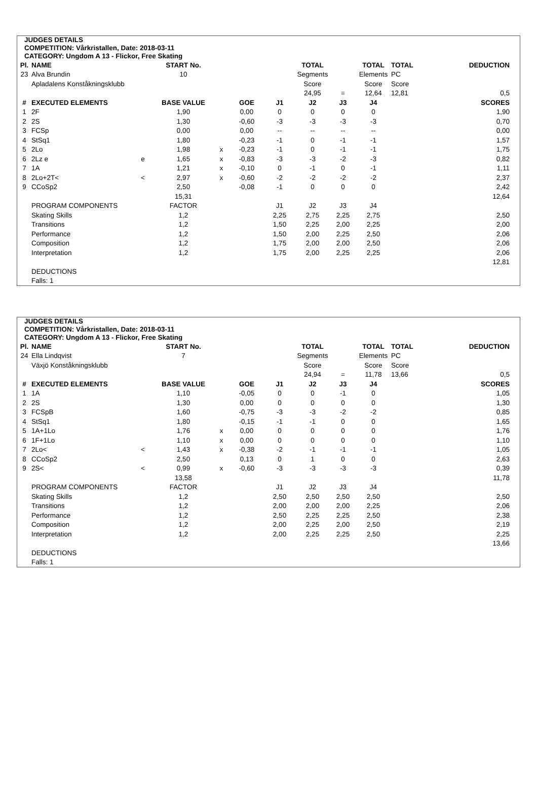JUDGES DETAILS
COMPETITION: Vårkristallen, Date: 2018-03-11
CATEGORY: Ungdom A 13 - Flickor, Free Skating
| Pl. | NAME | | START No. | | | | TOTAL | | TOTAL | TOTAL | DEDUCTION |
| 23 | Alva Brundin | | 10 | | | | Segments | | Elements | PC | |
| | Apladalens Konståkningsklubb | | | | | | Score | | Score | Score | |
| | | | | | | | 24,95 | = | 12,64 | 12,81 | 0,5 |
| # | EXECUTED ELEMENTS | | BASE VALUE | | GOE | J1 | J2 | J3 | J4 | | SCORES |
| 1 | 2F | | 1,90 | | 0,00 | 0 | 0 | 0 | 0 | | 1,90 |
| 2 | 2S | | 1,30 | | -0,60 | -3 | -3 | -3 | -3 | | 0,70 |
| 3 | FCSp | | 0,00 | | 0,00 | -- | -- | -- | -- | | 0,00 |
| 4 | StSq1 | | 1,80 | | -0,23 | -1 | 0 | -1 | -1 | | 1,57 |
| 5 | 2Lo | | 1,98 | x | -0,23 | -1 | 0 | -1 | -1 | | 1,75 |
| 6 | 2Lz e | e | 1,65 | x | -0,83 | -3 | -3 | -2 | -3 | | 0,82 |
| 7 | 1A | | 1,21 | x | -0,10 | 0 | -1 | 0 | -1 | | 1,11 |
| 8 | 2Lo+2T< | < | 2,97 | x | -0,60 | -2 | -2 | -2 | -2 | | 2,37 |
| 9 | CCoSp2 | | 2,50 | | -0,08 | -1 | 0 | 0 | 0 | | 2,42 |
| | | | 15,31 | | | | | | | | 12,64 |
| | PROGRAM COMPONENTS | | FACTOR | | | J1 | J2 | J3 | J4 | | |
| | Skating Skills | | 1,2 | | | 2,25 | 2,75 | 2,25 | 2,75 | | 2,50 |
| | Transitions | | 1,2 | | | 1,50 | 2,25 | 2,00 | 2,25 | | 2,00 |
| | Performance | | 1,2 | | | 1,50 | 2,00 | 2,25 | 2,50 | | 2,06 |
| | Composition | | 1,2 | | | 1,75 | 2,00 | 2,00 | 2,50 | | 2,06 |
| | Interpretation | | 1,2 | | | 1,75 | 2,00 | 2,25 | 2,25 | | 2,06 |
| | | | | | | | | | | | 12,81 |
| | DEDUCTIONS | | | | | | | | | | |
| | Falls: 1 | | | | | | | | | | |
JUDGES DETAILS
COMPETITION: Vårkristallen, Date: 2018-03-11
CATEGORY: Ungdom A 13 - Flickor, Free Skating
| Pl. | NAME | | START No. | | | | TOTAL | | TOTAL | TOTAL | DEDUCTION |
| 24 | Ella Lindqvist | | 7 | | | | Segments | | Elements | PC | |
| | Växjö Konståkningsklubb | | | | | | Score | | Score | Score | |
| | | | | | | | 24,94 | = | 11,78 | 13,66 | 0,5 |
| # | EXECUTED ELEMENTS | | BASE VALUE | | GOE | J1 | J2 | J3 | J4 | | SCORES |
| 1 | 1A | | 1,10 | | -0,05 | 0 | 0 | -1 | 0 | | 1,05 |
| 2 | 2S | | 1,30 | | 0,00 | 0 | 0 | 0 | 0 | | 1,30 |
| 3 | FCSpB | | 1,60 | | -0,75 | -3 | -3 | -2 | -2 | | 0,85 |
| 4 | StSq1 | | 1,80 | | -0,15 | -1 | -1 | 0 | 0 | | 1,65 |
| 5 | 1A+1Lo | | 1,76 | x | 0,00 | 0 | 0 | 0 | 0 | | 1,76 |
| 6 | 1F+1Lo | | 1,10 | x | 0,00 | 0 | 0 | 0 | 0 | | 1,10 |
| 7 | 2Lo< | < | 1,43 | x | -0,38 | -2 | -1 | -1 | -1 | | 1,05 |
| 8 | CCoSp2 | | 2,50 | | 0,13 | 0 | 1 | 0 | 0 | | 2,63 |
| 9 | 2S< | < | 0,99 | x | -0,60 | -3 | -3 | -3 | -3 | | 0,39 |
| | | | 13,58 | | | | | | | | 11,78 |
| | PROGRAM COMPONENTS | | FACTOR | | | J1 | J2 | J3 | J4 | | |
| | Skating Skills | | 1,2 | | | 2,50 | 2,50 | 2,50 | 2,50 | | 2,50 |
| | Transitions | | 1,2 | | | 2,00 | 2,00 | 2,00 | 2,25 | | 2,06 |
| | Performance | | 1,2 | | | 2,50 | 2,25 | 2,25 | 2,50 | | 2,38 |
| | Composition | | 1,2 | | | 2,00 | 2,25 | 2,00 | 2,50 | | 2,19 |
| | Interpretation | | 1,2 | | | 2,00 | 2,25 | 2,25 | 2,50 | | 2,25 |
| | | | | | | | | | | | 13,66 |
| | DEDUCTIONS | | | | | | | | | | |
| | Falls: 1 | | | | | | | | | | |